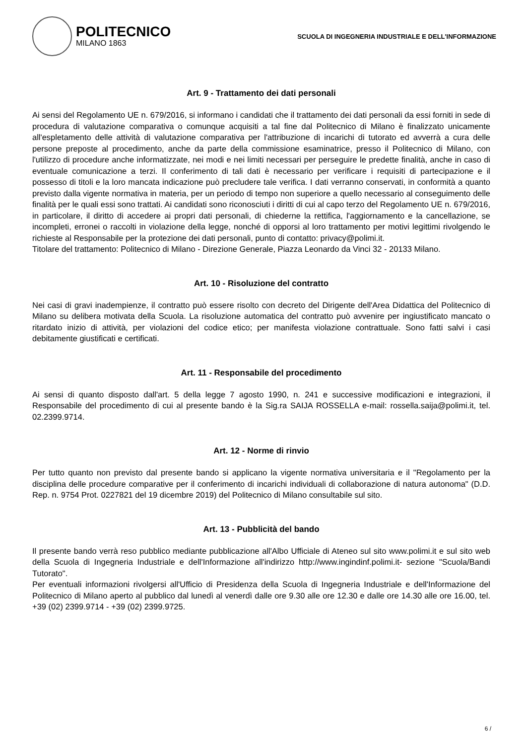POLITECNICO
MILANO 1863
SCUOLA DI INGEGNERIA INDUSTRIALE E DELL'INFORMAZIONE
Art. 9 - Trattamento dei dati personali
Ai sensi del Regolamento UE n. 679/2016, si informano i candidati che il trattamento dei dati personali da essi forniti in sede di procedura di valutazione comparativa o comunque acquisiti a tal fine dal Politecnico di Milano è finalizzato unicamente all'espletamento delle attività di valutazione comparativa per l'attribuzione di incarichi di tutorato ed avverrà a cura delle persone preposte al procedimento, anche da parte della commissione esaminatrice, presso il Politecnico di Milano, con l'utilizzo di procedure anche informatizzate, nei modi e nei limiti necessari per perseguire le predette finalità, anche in caso di eventuale comunicazione a terzi. Il conferimento di tali dati è necessario per verificare i requisiti di partecipazione e il possesso di titoli e la loro mancata indicazione può precludere tale verifica. I dati verranno conservati, in conformità a quanto previsto dalla vigente normativa in materia, per un periodo di tempo non superiore a quello necessario al conseguimento delle finalità per le quali essi sono trattati. Ai candidati sono riconosciuti i diritti di cui al capo terzo del Regolamento UE n. 679/2016, in particolare, il diritto di accedere ai propri dati personali, di chiederne la rettifica, l'aggiornamento e la cancellazione, se incompleti, erronei o raccolti in violazione della legge, nonché di opporsi al loro trattamento per motivi legittimi rivolgendo le richieste al Responsabile per la protezione dei dati personali, punto di contatto: privacy@polimi.it.
Titolare del trattamento: Politecnico di Milano - Direzione Generale, Piazza Leonardo da Vinci 32 - 20133 Milano.
Art. 10 - Risoluzione del contratto
Nei casi di gravi inadempienze, il contratto può essere risolto con decreto del Dirigente dell'Area Didattica del Politecnico di Milano su delibera motivata della Scuola. La risoluzione automatica del contratto può avvenire per ingiustificato mancato o ritardato inizio di attività, per violazioni del codice etico; per manifesta violazione contrattuale. Sono fatti salvi i casi debitamente giustificati e certificati.
Art. 11 - Responsabile del procedimento
Ai sensi di quanto disposto dall'art. 5 della legge 7 agosto 1990, n. 241 e successive modificazioni e integrazioni, il Responsabile del procedimento di cui al presente bando è la Sig.ra SAIJA ROSSELLA e-mail: rossella.saija@polimi.it, tel. 02.2399.9714.
Art. 12 - Norme di rinvio
Per tutto quanto non previsto dal presente bando si applicano la vigente normativa universitaria e il "Regolamento per la disciplina delle procedure comparative per il conferimento di incarichi individuali di collaborazione di natura autonoma" (D.D. Rep. n. 9754 Prot. 0227821 del 19 dicembre 2019) del Politecnico di Milano consultabile sul sito.
Art. 13 - Pubblicità del bando
Il presente bando verrà reso pubblico mediante pubblicazione all'Albo Ufficiale di Ateneo sul sito www.polimi.it e sul sito web della Scuola di Ingegneria Industriale e dell'Informazione all'indirizzo http://www.ingindinf.polimi.it- sezione "Scuola/Bandi Tutorato".
Per eventuali informazioni rivolgersi all'Ufficio di Presidenza della Scuola di Ingegneria Industriale e dell'Informazione del Politecnico di Milano aperto al pubblico dal lunedì al venerdì dalle ore 9.30 alle ore 12.30 e dalle ore 14.30 alle ore 16.00, tel. +39 (02) 2399.9714 - +39 (02) 2399.9725.
6 /